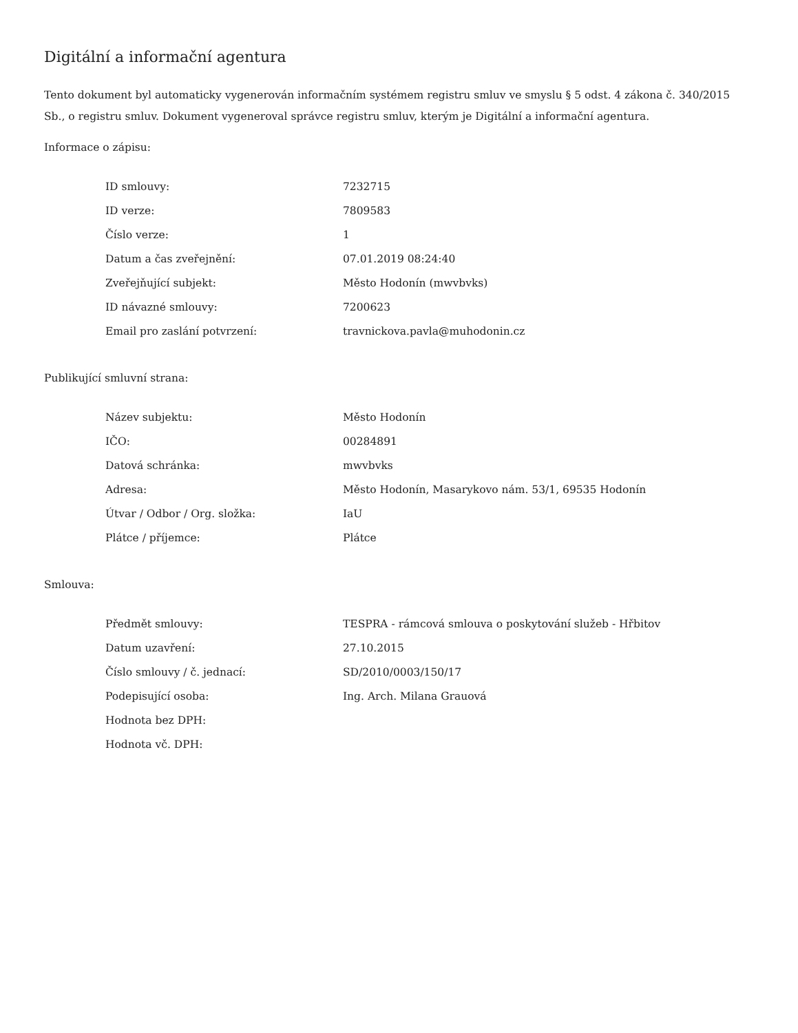Digitální a informační agentura
Tento dokument byl automaticky vygenerován informačním systémem registru smluv ve smyslu § 5 odst. 4 zákona č. 340/2015 Sb., o registru smluv. Dokument vygeneroval správce registru smluv, kterým je Digitální a informační agentura.
Informace o zápisu:
| ID smlouvy: | 7232715 |
| ID verze: | 7809583 |
| Číslo verze: | 1 |
| Datum a čas zveřejnění: | 07.01.2019 08:24:40 |
| Zveřejňující subjekt: | Město Hodonín (mwvbvks) |
| ID návazné smlouvy: | 7200623 |
| Email pro zaslání potvrzení: | travnickova.pavla@muhodonin.cz |
Publikující smluvní strana:
| Název subjektu: | Město Hodonín |
| IČO: | 00284891 |
| Datová schránka: | mwvbvks |
| Adresa: | Město Hodonín, Masarykovo nám. 53/1, 69535 Hodonín |
| Útvar / Odbor / Org. složka: | IaU |
| Plátce / příjemce: | Plátce |
Smlouva:
| Předmět smlouvy: | TESPRA - rámcová smlouva o poskytování služeb - Hřbitov |
| Datum uzavření: | 27.10.2015 |
| Číslo smlouvy / č. jednací: | SD/2010/0003/150/17 |
| Podepisující osoba: | Ing. Arch. Milana Grauová |
| Hodnota bez DPH: | |
| Hodnota vč. DPH: | |